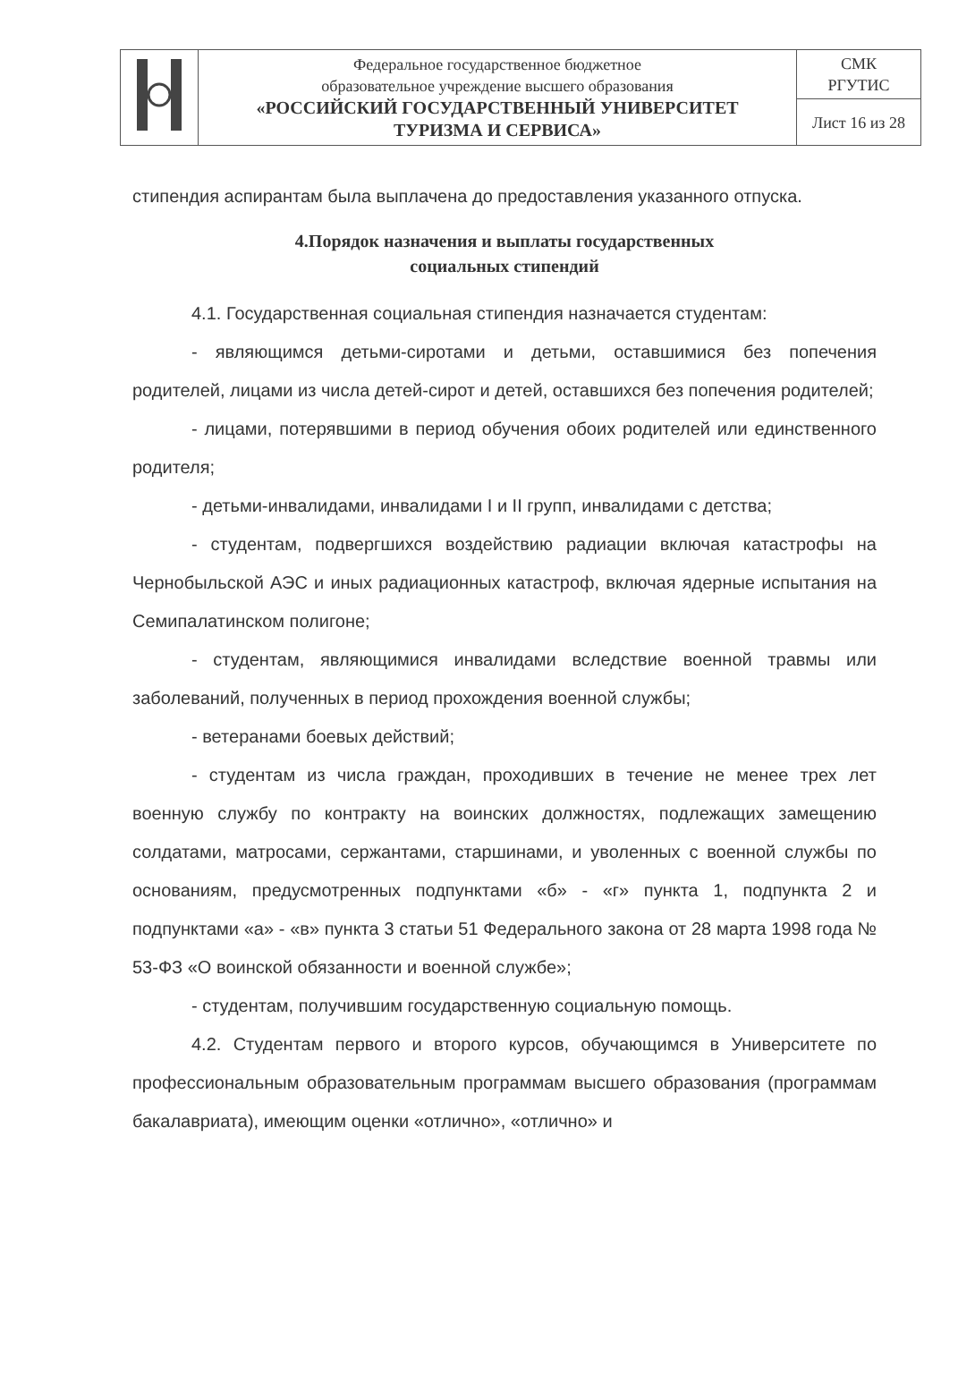| | Федеральное государственное бюджетное образовательное учреждение высшего образования «РОССИЙСКИЙ ГОСУДАРСТВЕННЫЙ УНИВЕРСИТЕТ ТУРИЗМА И СЕРВИСА» | СМК РГУТИС |
| | | Лист 16 из 28 |
стипендия аспирантам была выплачена до предоставления указанного отпуска.
4.Порядок назначения и выплаты государственных
социальных стипендий
4.1. Государственная социальная стипендия назначается студентам:
- являющимся детьми-сиротами и детьми, оставшимися без попечения родителей, лицами из числа детей-сирот и детей, оставшихся без попечения родителей;
- лицами, потерявшими в период обучения обоих родителей или единственного родителя;
- детьми-инвалидами, инвалидами I и II групп, инвалидами с детства;
- студентам, подвергшихся воздействию радиации включая катастрофы на Чернобыльской АЭС и иных радиационных катастроф, включая ядерные испытания на Семипалатинском полигоне;
- студентам, являющимися инвалидами вследствие военной травмы или заболеваний, полученных в период прохождения военной службы;
- ветеранами боевых действий;
- студентам из числа граждан, проходивших в течение не менее трех лет военную службу по контракту на воинских должностях, подлежащих замещению солдатами, матросами, сержантами, старшинами, и уволенных с военной службы по основаниям, предусмотренных подпунктами «б» - «г» пункта 1, подпункта 2 и подпунктами «а» - «в» пункта 3 статьи 51 Федерального закона от 28 марта 1998 года № 53-ФЗ «О воинской обязанности и военной службе»;
- студентам, получившим государственную социальную помощь.
4.2. Студентам первого и второго курсов, обучающимся в Университете по профессиональным образовательным программам высшего образования (программам бакалавриата), имеющим оценки «отлично», «отлично» и